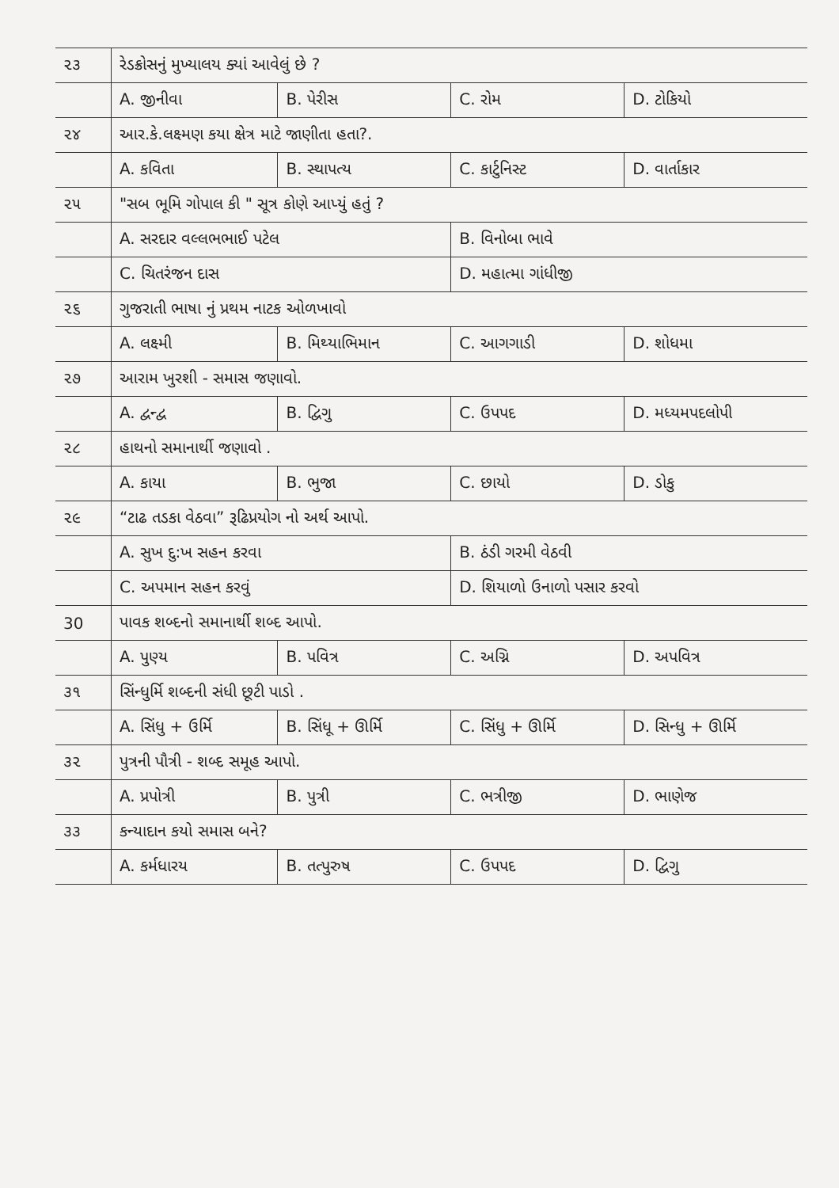| ૨૩ | રેડક્રોસનું મુખ્યાલય ક્યાં આવેલું છે ? | | | |
| | A. જીનીવા | B. પેરીસ | C. રોમ | D. ટોકિયો |
| ૨૪ | આર.કે.લક્ષ્મણ કયા ક્ષેત્ર માટે જાણીતા હતા?. | | | |
| | A. કવિતા | B. સ્થાપત્ય | C. કાર્ટુનિસ્ટ | D. વાર્તાકાર |
| ૨૫ | "સબ ભૂમિ ગોપાલ કી " સૂત્ર કોણે આપ્યું હતું ? | | | |
| | A. સરદાર વલ્લભભાઈ પટેલ | | B. વિનોબા ભાવે | |
| | C. ચિતરંજન દાસ | | D. મહાત્મા ગાંધીજી | |
| ૨૬ | ગુજરાતી ભાષા નું પ્રથમ નાટક ઓળખાવો | | | |
| | A. લક્ષ્મી | B. મિથ્યાભિમાન | C. આગગાડી | D. શોધમા |
| ૨૭ | આરામ ખુરશી - સમાસ જણાવો. | | | |
| | A. દ્વન્દ્વ | B. દ્વિગુ | C. ઉપપદ | D. મધ્યમપદલોપી |
| ૨૮ | હાથનો સમાનાર્થી જણાવો . | | | |
| | A. કાયા | B. ભુજા | C. છાયો | D. ડોકુ |
| ૨૯ | “ટાઢ તડકા વેઠવા” રૂઢિપ્રયોગ નો અર્થ આપો. | | | |
| | A. સુખ દુ:ખ સહન કરવા | | B. ઠંડી ગરમી વેઠવી | |
| | C. અપમાન સહન કરવું | | D. શિયાળો ઉનાળો પસાર કરવો | |
| 30 | પાવક શબ્દનો સમાનાર્થી શબ્દ આપો. | | | |
| | A. પુણ્ય | B. પવિત્ર | C. અગ્નિ | D. અપવિત્ર |
| ૩૧ | સિંન્ધુર્મિ શબ્દની સંધી છૂટી પાડો . | | | |
| | A. સિંધુ + ઉર્મિ | B. સિંધૂ + ઊર્મિ | C. સિંધુ + ઊર્મિ | D. સિન્ધુ + ઊર્મિ |
| ૩૨ | પુત્રની પૌત્રી - શબ્દ સમૂહ આપો. | | | |
| | A. પ્રપોત્રી | B. પુત્રી | C. ભત્રીજી | D. ભાણેજ |
| ૩૩ | કન્યાદાન કયો સમાસ બને? | | | |
| | A. કર્મધારય | B. તત્પુરુષ | C. ઉપપદ | D. દ્વિગુ |